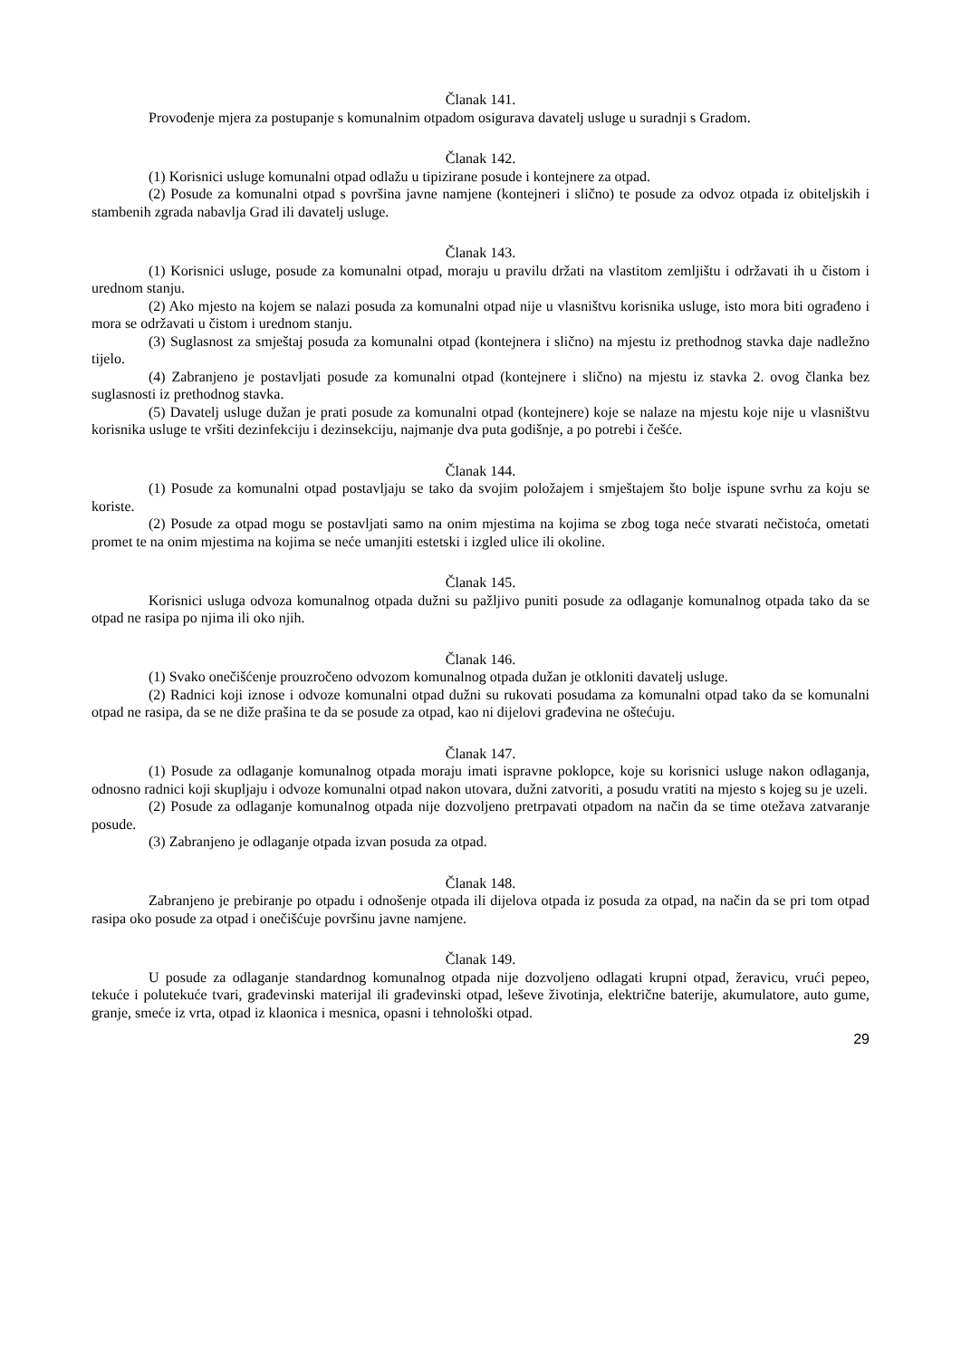Članak 141.
Provođenje mjera za postupanje s komunalnim otpadom osigurava davatelj usluge u suradnji s Gradom.
Članak 142.
(1) Korisnici usluge komunalni otpad odlažu u tipizirane posude i kontejnere za otpad.
(2) Posude za komunalni otpad s površina javne namjene (kontejneri i slično) te posude za odvoz otpada iz obiteljskih i stambenih zgrada nabavlja Grad ili davatelj usluge.
Članak 143.
(1) Korisnici usluge, posude za komunalni otpad, moraju u pravilu držati na vlastitom zemljištu i održavati ih u čistom i urednom stanju.
(2) Ako mjesto na kojem se nalazi posuda za komunalni otpad nije u vlasništvu korisnika usluge, isto mora biti ograđeno i mora se održavati u čistom i urednom stanju.
(3) Suglasnost za smještaj posuda za komunalni otpad (kontejnera i slično) na mjestu iz prethodnog stavka daje nadležno tijelo.
(4) Zabranjeno je postavljati posude za komunalni otpad (kontejnere i slično) na mjestu iz stavka 2. ovog članka bez suglasnosti iz prethodnog stavka.
(5) Davatelj usluge dužan je prati posude za komunalni otpad (kontejnere) koje se nalaze na mjestu koje nije u vlasništvu korisnika usluge te vršiti dezinfekciju i dezinsekciju, najmanje dva puta godišnje, a po potrebi i češće.
Članak 144.
(1) Posude za komunalni otpad postavljaju se tako da svojim položajem i smještajem što bolje ispune svrhu za koju se koriste.
(2) Posude za otpad mogu se postavljati samo na onim mjestima na kojima se zbog toga neće stvarati nečistoća, ometati promet te na onim mjestima na kojima se neće umanjiti estetski i izgled ulice ili okoline.
Članak 145.
Korisnici usluga odvoza komunalnog otpada dužni su pažljivo puniti posude za odlaganje komunalnog otpada tako da se otpad ne rasipa po njima ili oko njih.
Članak 146.
(1) Svako onečišćenje prouzročeno odvozom komunalnog otpada dužan je otkloniti davatelj usluge.
(2) Radnici koji iznose i odvoze komunalni otpad dužni su rukovati posudama za komunalni otpad tako da se komunalni otpad ne rasipa, da se ne diže prašina te da se posude za otpad, kao ni dijelovi građevina ne oštećuju.
Članak 147.
(1) Posude za odlaganje komunalnog otpada moraju imati ispravne poklopce, koje su korisnici usluge nakon odlaganja, odnosno radnici koji skupljaju i odvoze komunalni otpad nakon utovara, dužni zatvoriti, a posudu vratiti na mjesto s kojeg su je uzeli.
(2) Posude za odlaganje komunalnog otpada nije dozvoljeno pretrpavati otpadom na način da se time otežava zatvaranje posude.
(3) Zabranjeno je odlaganje otpada izvan posuda za otpad.
Članak 148.
Zabranjeno je prebiranje po otpadu i odnošenje otpada ili dijelova otpada iz posuda za otpad, na način da se pri tom otpad rasipa oko posude za otpad i onečišćuje površinu javne namjene.
Članak 149.
U posude za odlaganje standardnog komunalnog otpada nije dozvoljeno odlagati krupni otpad, žeravicu, vrući pepeo, tekuće i polutekuće tvari, građevinski materijal ili građevinski otpad, leševe životinja, električne baterije, akumulatore, auto gume, granje, smeće iz vrta, otpad iz klaonica i mesnica, opasni i tehnološki otpad.
29